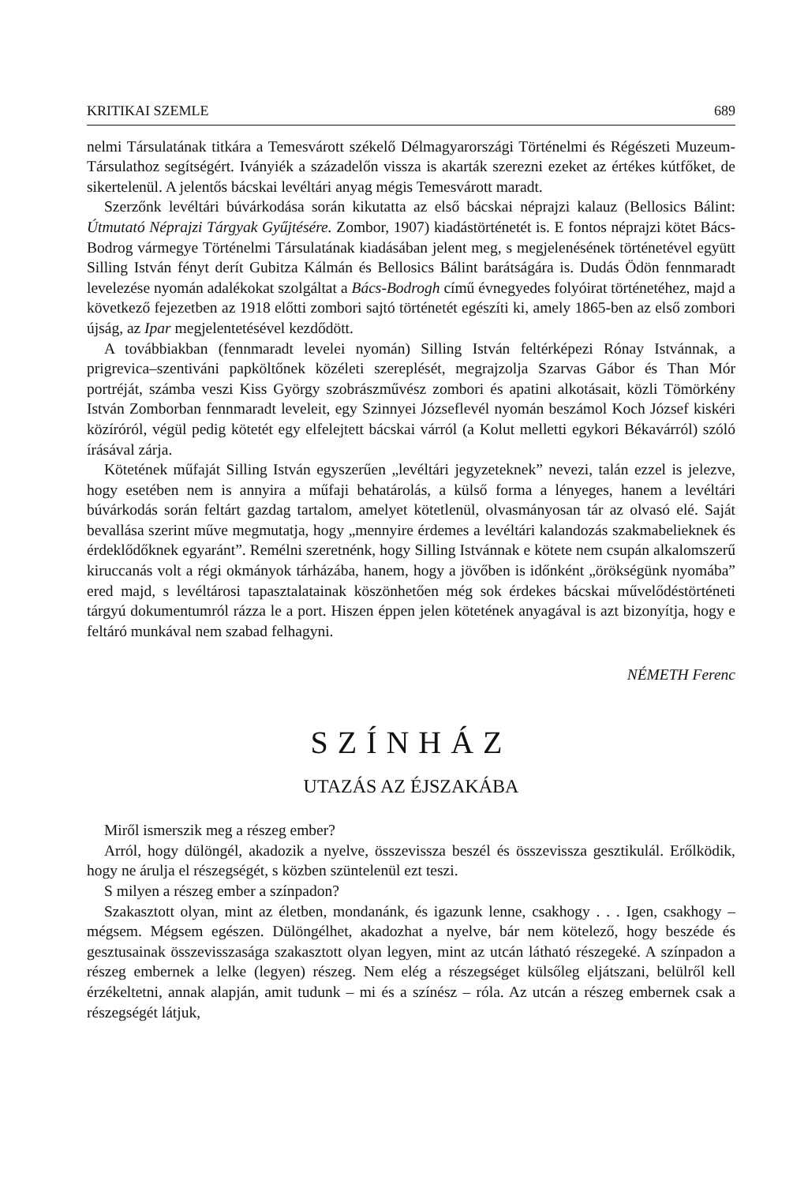KRITIKAI SZEMLE 689
nelmi Társulatának titkára a Temesvárott székelő Délmagyarországi Történelmi és Régészeti Muzeum-Társulathoz segítségért. Iványiék a századelőn vissza is akarták szerezni ezeket az értékes kútfőket, de sikertelenül. A jelentős bácskai levéltári anyag mégis Temesvárott maradt.
Szerzőnk levéltári búvárkodása során kikutatta az első bácskai néprajzi kalauz (Bellosics Bálint: Útmutató Néprajzi Tárgyak Gyűjtésére. Zombor, 1907) kiadástörténetét is. E fontos néprajzi kötet Bács-Bodrog vármegye Történelmi Társulatának kiadásában jelent meg, s megjelenésének történetével együtt Silling István fényt derít Gubitza Kálmán és Bellosics Bálint barátságára is. Dudás Ödön fennmaradt levelezése nyomán adalékokat szolgáltat a Bács-Bodrogh című évnegyedes folyóirat történetéhez, majd a következő fejezetben az 1918 előtti zombori sajtó történetét egészíti ki, amely 1865-ben az első zombori újság, az Ipar megjelentetésével kezdődött.
A továbbiakban (fennmaradt levelei nyomán) Silling István feltérképezi Rónay Istvánnak, a prigrevica–szentiváni papköltőnek közéleti szereplését, megrajzolja Szarvas Gábor és Than Mór portréját, számba veszi Kiss György szobrászművész zombori és apatini alkotásait, közli Tömörkény István Zomborban fennmaradt leveleit, egy Szinnyei Józseflevél nyomán beszámol Koch József kiskéri közíróról, végül pedig kötetét egy elfelejtett bácskai várról (a Kolut melletti egykori Békavárról) szóló írásával zárja.
Kötetének műfaját Silling István egyszerűen „levéltári jegyzeteknek” nevezi, talán ezzel is jelezve, hogy esetében nem is annyira a műfaji behatárolás, a külső forma a lényeges, hanem a levéltári búvárkodás során feltárt gazdag tartalom, amelyet kötetlenül, olvasmányosan tár az olvasó elé. Saját bevallása szerint műve megmutatja, hogy „mennyire érdemes a levéltári kalandozás szakmabelieknek és érdeklődőknek egyaránt”. Remélni szeretnénk, hogy Silling Istvánnak e kötete nem csupán alkalomszerű kiruccanás volt a régi okmányok tárházába, hanem, hogy a jövőben is időnként „örökségünk nyomába” ered majd, s levéltárosi tapasztalatainak köszönhetően még sok érdekes bácskai művelődéstörténeti tárgyú dokumentumról rázza le a port. Hiszen éppen jelen kötetének anyagával is azt bizonyítja, hogy e feltáró munkával nem szabad felhagyni.
NÉMETH Ferenc
SZÍNHÁZ
UTAZÁS AZ ÉJSZAKÁBA
Miről ismerszik meg a részeg ember?
Arról, hogy dülöngél, akadozik a nyelve, összevissza beszél és összevissza gesztikulál. Erőlködik, hogy ne árulja el részegségét, s közben szüntelenül ezt teszi.
S milyen a részeg ember a színpadon?
Szakasztott olyan, mint az életben, mondanánk, és igazunk lenne, csakhogy . . . Igen, csakhogy – mégsem. Mégsem egészen. Dülöngélhet, akadozhat a nyelve, bár nem kötelező, hogy beszéde és gesztusainak összevisszasága szakasztott olyan legyen, mint az utcán látható részegeké. A színpadon a részeg embernek a lelke (legyen) részeg. Nem elég a részegséget külsőleg eljátszani, belülről kell érzékeltetni, annak alapján, amit tudunk – mi és a színész – róla. Az utcán a részeg embernek csak a részegségét látjuk,